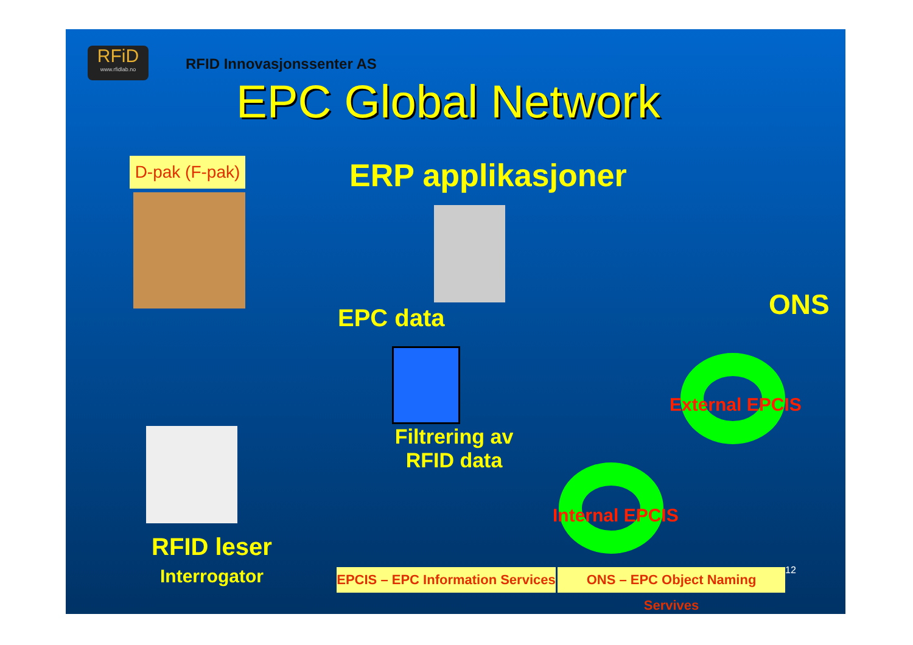RFiD
www.rfidlab.no
RFID Innovasjonssenter AS
EPC Global Network
D-pak (F-pak)
ERP applikasjoner
EPC data
Filtrering av
RFID data
RFID leser
Interrogator
External EPCIS
Internal EPCIS
ONS
EPCIS – EPC Information Services
ONS – EPC Object Naming Servives
12